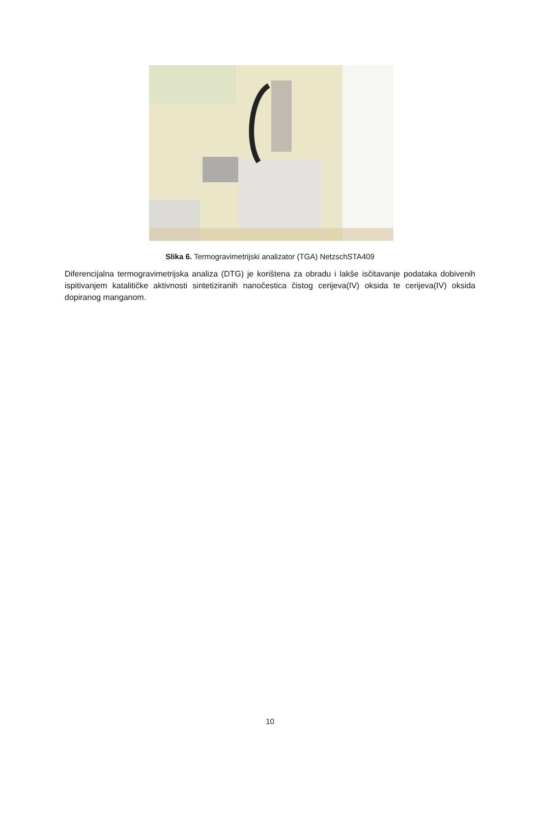Slika 6. Termogravimetrijski analizator (TGA) NetzschSTA409
Diferencijalna termogravimetrijska analiza (DTG) je korištena za obradu i lakše isčitavanje podataka dobivenih ispitivanjem katalitičke aktivnosti sintetiziranih nanočestica čistog cerijeva(IV) oksida te cerijeva(IV) oksida dopiranog manganom.
10